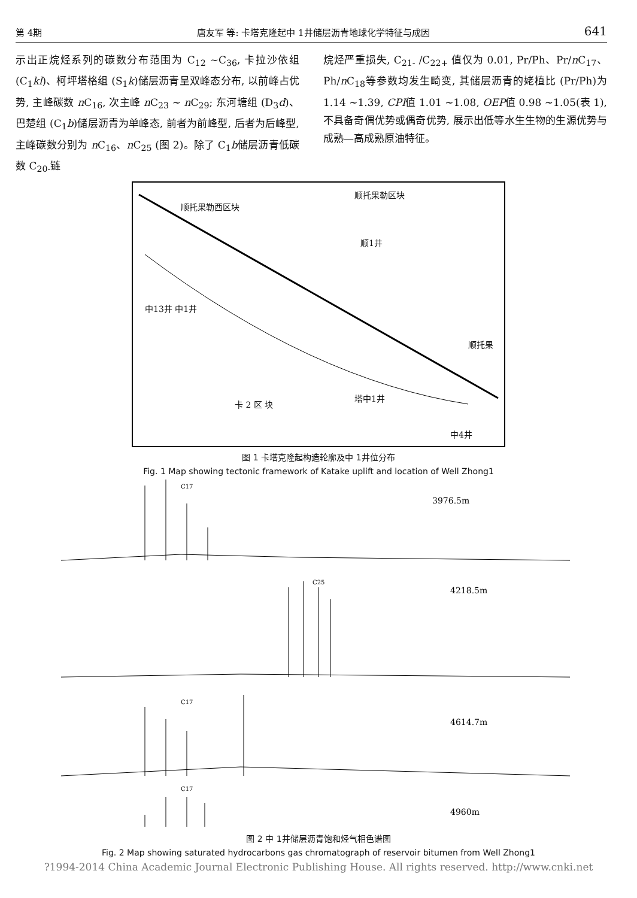第 4期 唐友军 等: 卡塔克隆起中 1井储层沥青地球化学特征与成因 641
示出正烷烃系列的碳数分布范围为 C<sub>12</sub> ~C<sub>36</sub>, 卡拉沙依组 (C<sub>1</sub>kl)、柯坪塔格组 (S<sub>1</sub>k)储层沥青呈双峰态分布, 以前峰占优势, 主峰碳数 n C<sub>16</sub>, 次主峰 n C<sub>23</sub> ~ n C<sub>29</sub>; 东河塘组 (D<sub>3</sub>d)、巴楚组 (C<sub>1</sub>b)储层沥青为单峰态, 前者为前峰型, 后者为后峰型, 主峰碳数分别为 n C<sub>16</sub>、n C<sub>25</sub> (图 2)。除了 C<sub>1</sub>b储层沥青低碳数 C<sub>20-</sub>链
烷烃严重损失, C<sub>21-</sub> /C<sub>22+</sub> 值仅为 0.01, Pr/Ph、Pr/n C<sub>17</sub>、Ph/n C<sub>18</sub>等参数均发生畸变, 其储层沥青的姥植比 (Pr/Ph)为 1.14 ~1.39, CPI值 1.01 ~1.08, OEP值 0.98 ~1.05(表 1), 不具备奇偶优势或偶奇优势, 展示出低等水生生物的生源优势与成熟—高成熟原油特征。
顺托果勒西区块
顺托果勒区块
顺1井
中13井 中1井
顺托果
卡 2 区 块
塔中1井
中4井
图 1 卡塔克隆起构造轮廓及中 1井位分布
Fig. 1 Map showing tectonic framework of Katake uplift and location of Well Zhong1
C17
3976.5m
C25
4218.5m
C17
4614.7m
C17
4960m
图 2 中 1井储层沥青饱和烃气相色谱图
Fig. 2 Map showing saturated hydrocarbons gas chromatograph of reservoir bitumen from Well Zhong1
?1994-2014 China Academic Journal Electronic Publishing House. All rights reserved. http://www.cnki.net